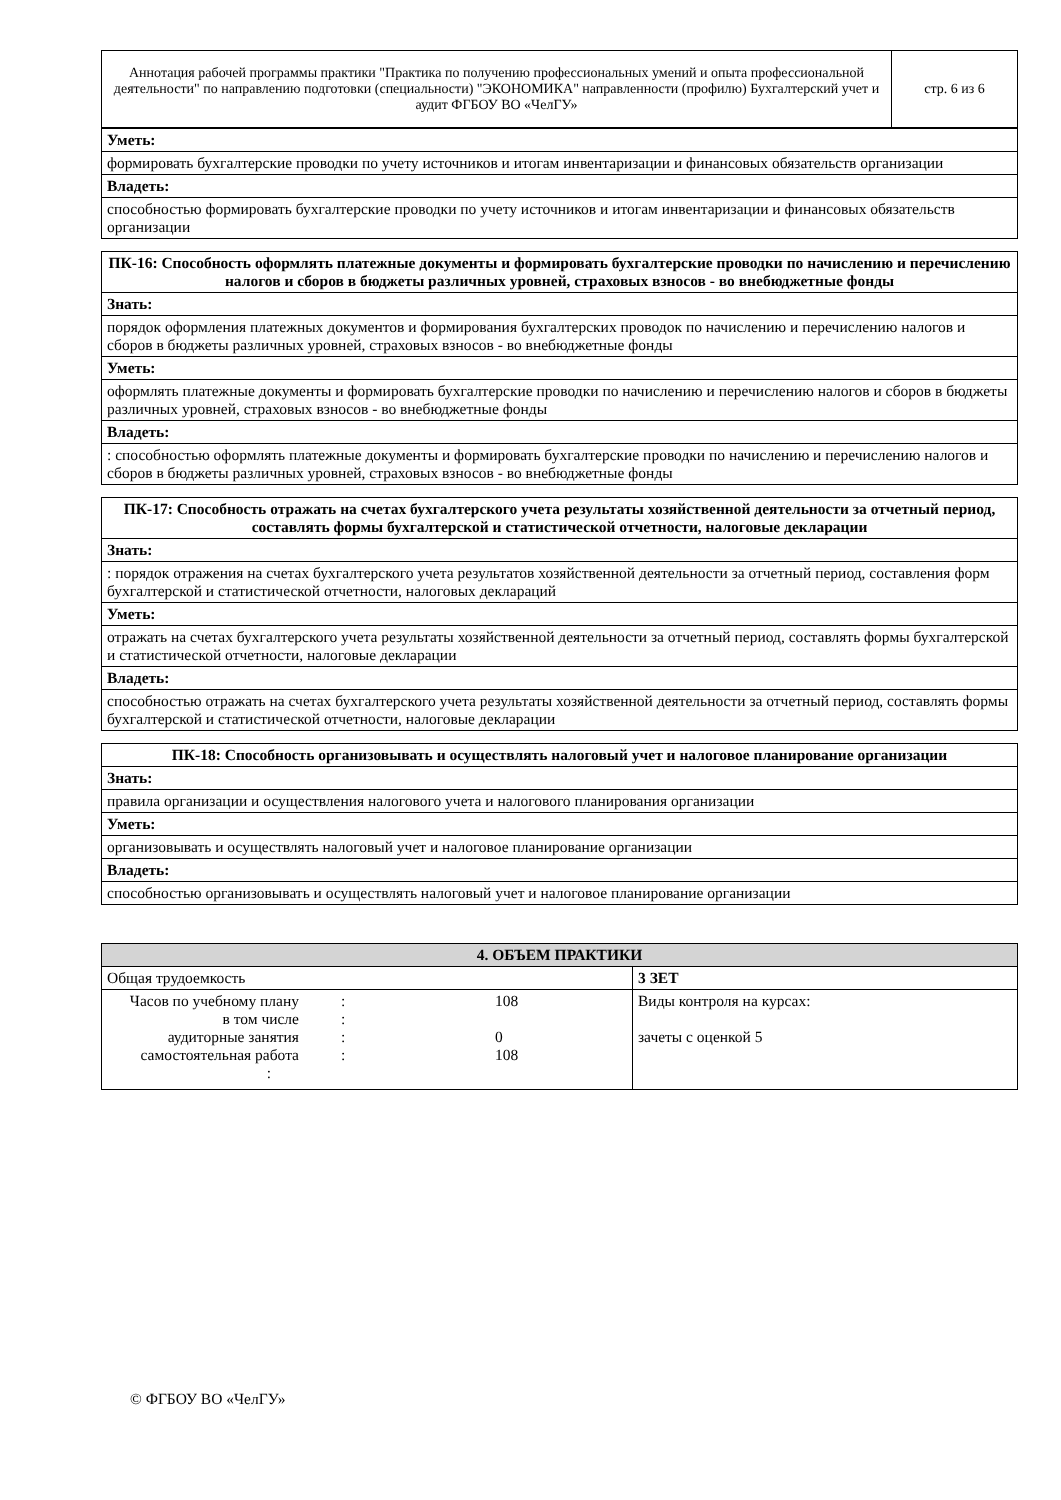| Аннотация рабочей программы практики "Практика по получению профессиональных умений и опыта профессиональной деятельности" по направлению подготовки (специальности) "ЭКОНОМИКА" направленности (профилю) Бухгалтерский учет и аудит ФГБОУ ВО «ЧелГУ» | стр. 6 из 6 |
| Уметь: |
| формировать бухгалтерские проводки по учету источников и итогам инвентаризации и финансовых обязательств организации |
| Владеть: |
| способностью формировать бухгалтерские проводки по учету источников и итогам инвентаризации и финансовых обязательств организации |
| ПК-16: Способность оформлять платежные документы и формировать бухгалтерские проводки по начислению и перечислению налогов и сборов в бюджеты различных уровней, страховых взносов - во внебюджетные фонды |
| --- |
| Знать: |
| порядок оформления платежных документов и формирования бухгалтерских проводок по начислению и перечислению налогов и сборов в бюджеты различных уровней, страховых взносов - во внебюджетные фонды |
| Уметь: |
| оформлять платежные документы и формировать бухгалтерские проводки по начислению и перечислению налогов и сборов в бюджеты различных уровней, страховых взносов - во внебюджетные фонды |
| Владеть: |
| : способностью оформлять платежные документы и формировать бухгалтерские проводки по начислению и перечислению налогов и сборов в бюджеты различных уровней, страховых взносов - во внебюджетные фонды |
| ПК-17: Способность отражать на счетах бухгалтерского учета результаты хозяйственной деятельности за отчетный период, составлять формы бухгалтерской и статистической отчетности, налоговые декларации |
| --- |
| Знать: |
| : порядок отражения на счетах бухгалтерского учета результатов хозяйственной деятельности за отчетный период, составления форм бухгалтерской и статистической отчетности, налоговых деклараций |
| Уметь: |
| отражать на счетах бухгалтерского учета результаты хозяйственной деятельности за отчетный период, составлять формы бухгалтерской и статистической отчетности, налоговые декларации |
| Владеть: |
| способностью отражать на счетах бухгалтерского учета результаты хозяйственной деятельности за отчетный период, составлять формы бухгалтерской и статистической отчетности, налоговые декларации |
| ПК-18: Способность организовывать и осуществлять налоговый учет и налоговое планирование организации |
| --- |
| Знать: |
| правила организации и осуществления налогового учета и налогового планирования организации |
| Уметь: |
| организовывать и осуществлять налоговый учет и налоговое планирование организации |
| Владеть: |
| способностью организовывать и осуществлять налоговый учет и налоговое планирование организации |
| 4. ОБЪЕМ ПРАКТИКИ | |
| --- | --- |
| Общая трудоемкость | 3 ЗЕТ |
| / Часов по учебному плану / : / 108 / / в том числе / : / / / аудиторные занятия / : / 0 / / самостоятельная работа / : / 108 / / : / / / | Виды контроля на курсах: зачеты с оценкой 5 |
© ФГБОУ ВО «ЧелГУ»